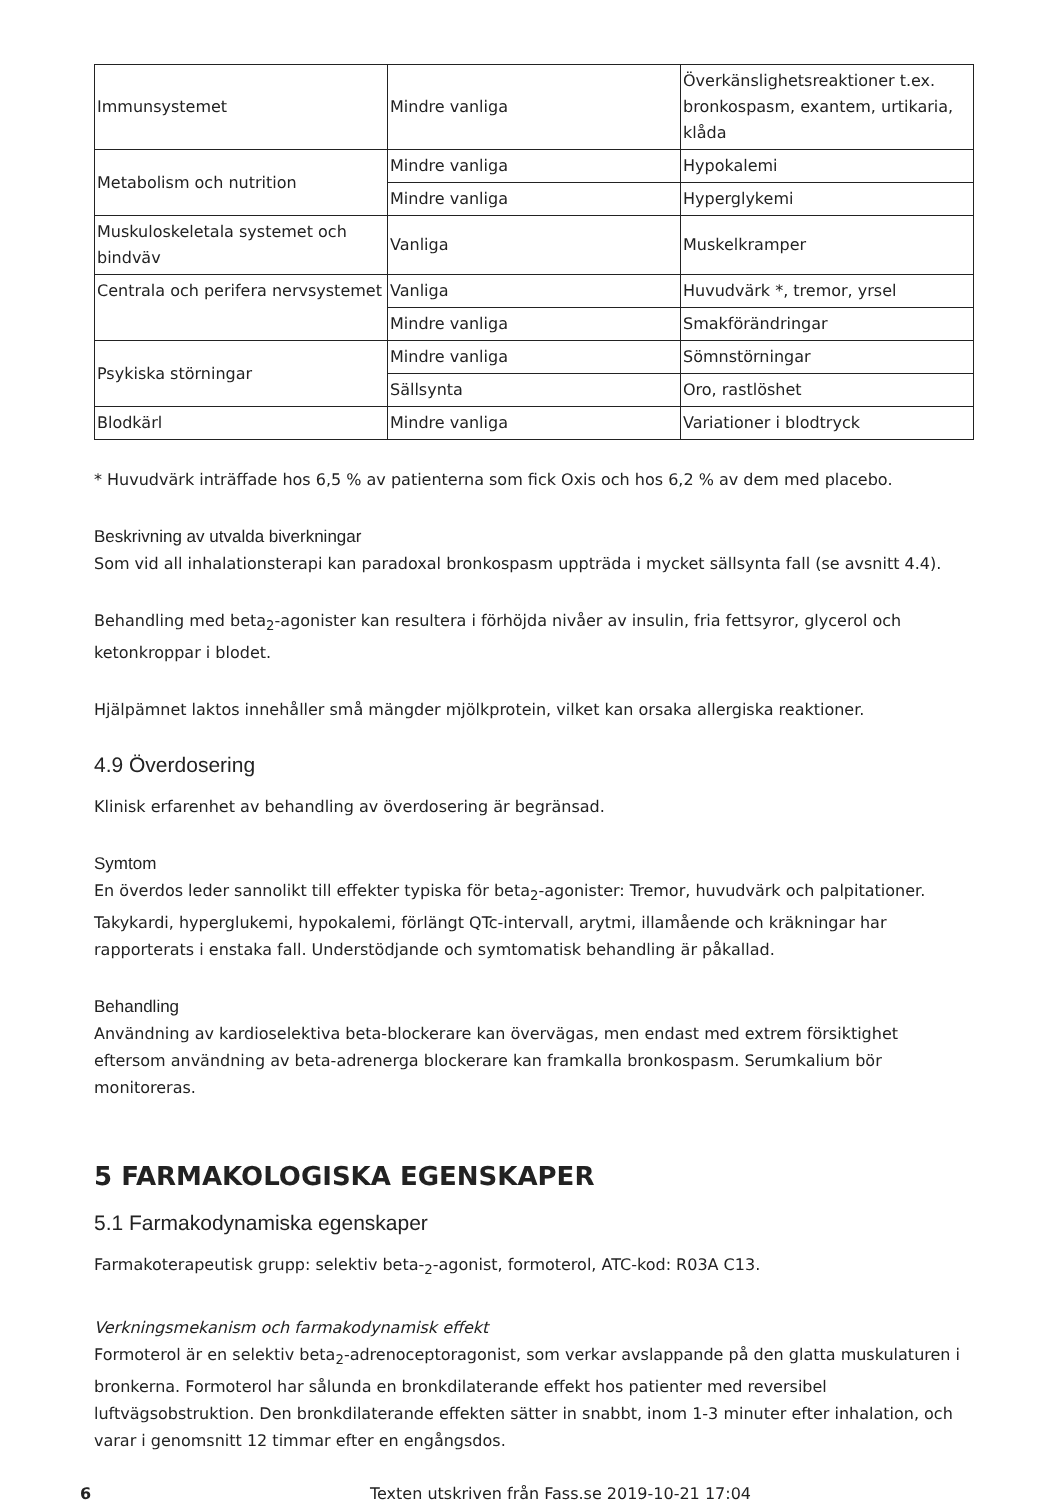| Immunsystemet | Mindre vanliga | Överkänslighetsreaktioner t.ex. bronkospasm, exantem, urtikaria, klåda |
| Metabolism och nutrition | Mindre vanliga | Hypokalemi |
| | Mindre vanliga | Hyperglykemi |
| Muskuloskeletala systemet och bindväv | Vanliga | Muskelkramper |
| Centrala och perifera nervsystemet | Vanliga | Huvudvärk *, tremor, yrsel |
| | Mindre vanliga | Smakförändringar |
| Psykiska störningar | Mindre vanliga | Sömnstörningar |
| | Sällsynta | Oro, rastlöshet |
| Blodkärl | Mindre vanliga | Variationer i blodtryck |
* Huvudvärk inträffade hos 6,5 % av patienterna som fick Oxis och hos 6,2 % av dem med placebo.
Beskrivning av utvalda biverkningar
Som vid all inhalationsterapi kan paradoxal bronkospasm uppträda i mycket sällsynta fall (se avsnitt 4.4).
Behandling med beta<sub>2</sub>-agonister kan resultera i förhöjda nivåer av insulin, fria fettsyror, glycerol och ketonkroppar i blodet.
Hjälpämnet laktos innehåller små mängder mjölkprotein, vilket kan orsaka allergiska reaktioner.
4.9 Överdosering
Klinisk erfarenhet av behandling av överdosering är begränsad.
Symtom
En överdos leder sannolikt till effekter typiska för beta<sub>2</sub>-agonister: Tremor, huvudvärk och palpitationer. Takykardi, hyperglukemi, hypokalemi, förlängt QTc-intervall, arytmi, illamående och kräkningar har rapporterats i enstaka fall. Understödjande och symtomatisk behandling är påkallad.
Behandling
Användning av kardioselektiva beta-blockerare kan övervägas, men endast med extrem försiktighet eftersom användning av beta-adrenerga blockerare kan framkalla bronkospasm. Serumkalium bör monitoreras.
5 FARMAKOLOGISKA EGENSKAPER
5.1 Farmakodynamiska egenskaper
Farmakoterapeutisk grupp: selektiv beta-<sub>2</sub>-agonist, formoterol, ATC-kod: R03A C13.
Verkningsmekanism och farmakodynamisk effekt
Formoterol är en selektiv beta<sub>2</sub>-adrenoceptoragonist, som verkar avslappande på den glatta muskulaturen i bronkerna. Formoterol har sålunda en bronkdilaterande effekt hos patienter med reversibel luftvägsobstruktion. Den bronkdilaterande effekten sätter in snabbt, inom 1-3 minuter efter inhalation, och varar i genomsnitt 12 timmar efter en engångsdos.
6 Texten utskriven från Fass.se 2019-10-21 17:04